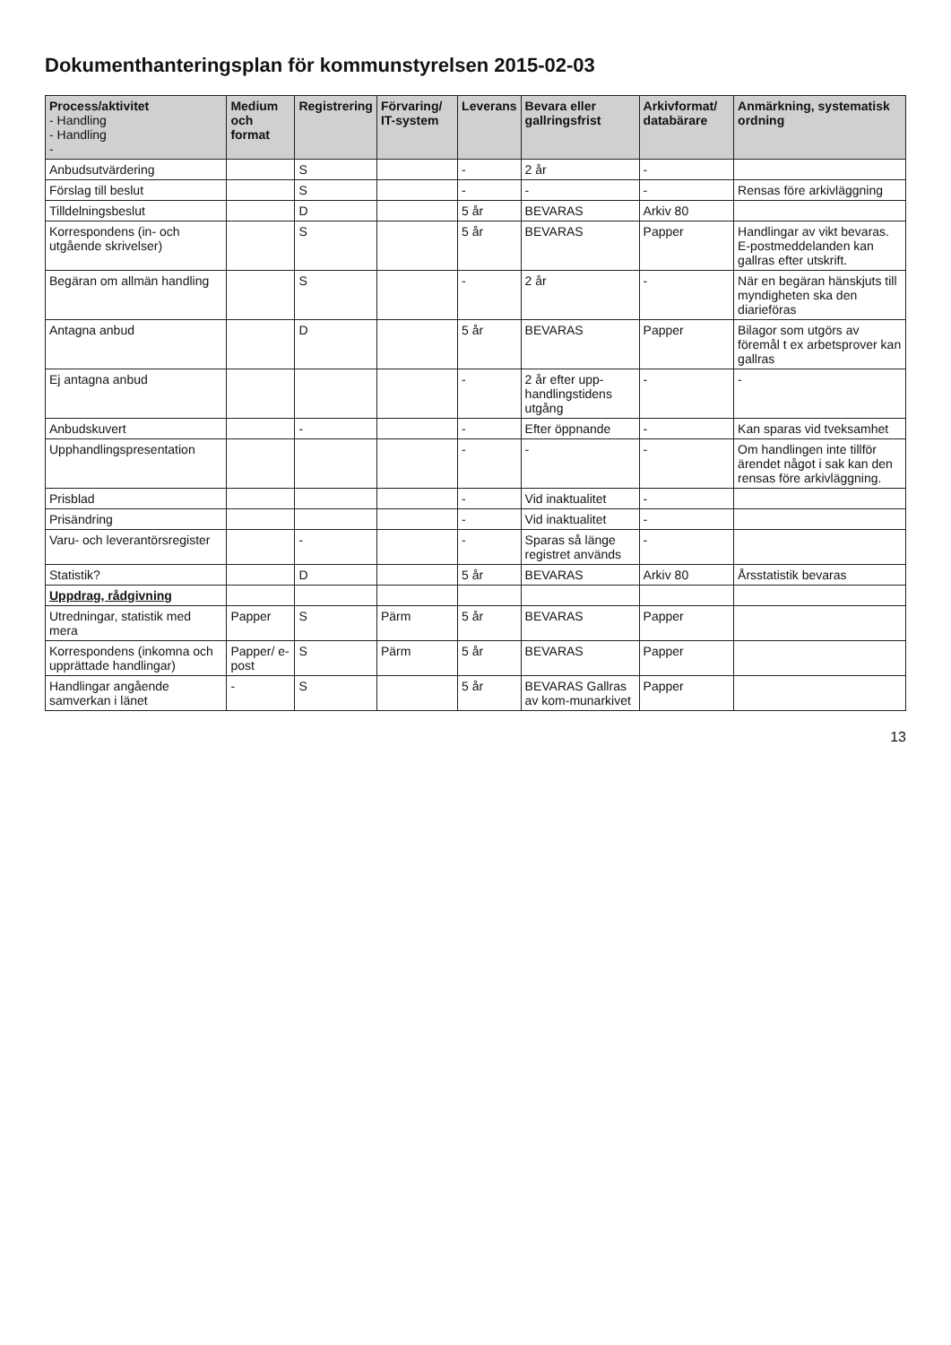Dokumenthanteringsplan för kommunstyrelsen 2015-02-03
| Process/aktivitet - Handling - Handling - | Medium och format | Registrering | Förvaring/ IT-system | Leverans | Bevara eller gallringsfrist | Arkivformat/ databärare | Anmärkning, systematisk ordning |
| --- | --- | --- | --- | --- | --- | --- | --- |
| Anbudsutvärdering | | S | | - | 2 år | - | |
| Förslag till beslut | | S | | - | - | - | Rensas före arkivläggning |
| Tilldelningsbeslut | | D | | 5 år | BEVARAS | Arkiv 80 | |
| Korrespondens (in- och utgående skrivelser) | | S | | 5 år | BEVARAS | Papper | Handlingar av vikt bevaras. E-postmeddelanden kan gallras efter utskrift. |
| Begäran om allmän handling | | S | | - | 2 år | - | När en begäran hänskjuts till myndigheten ska den diarieföras |
| Antagna anbud | | D | | 5 år | BEVARAS | Papper | Bilagor som utgörs av föremål t ex arbetsprover kan gallras |
| Ej antagna anbud | | | | - | 2 år efter upp-handlingstidens utgång | - | - |
| Anbudskuvert | | - | | - | Efter öppnande | - | Kan sparas vid tveksamhet |
| Upphandlingspresentation | | | | - | - | - | Om handlingen inte tillför ärendet något i sak kan den rensas före arkivläggning. |
| Prisblad | | | | - | Vid inaktualitet | - | |
| Prisändring | | | | - | Vid inaktualitet | - | |
| Varu- och leverantörsregister | | - | | - | Sparas så länge registret används | - | |
| Statistik? | | D | | 5 år | BEVARAS | Arkiv 80 | Årsstatistik bevaras |
| Uppdrag, rådgivning | | | | | | | |
| Utredningar, statistik med mera | Papper | S | Pärm | 5 år | BEVARAS | Papper | |
| Korrespondens (inkomna och upprättade handlingar) | Papper/ e-post | S | Pärm | 5 år | BEVARAS | Papper | |
| Handlingar angående samverkan i länet | - | S | | 5 år | BEVARAS Gallras av kom-munarkivet | Papper | |
13